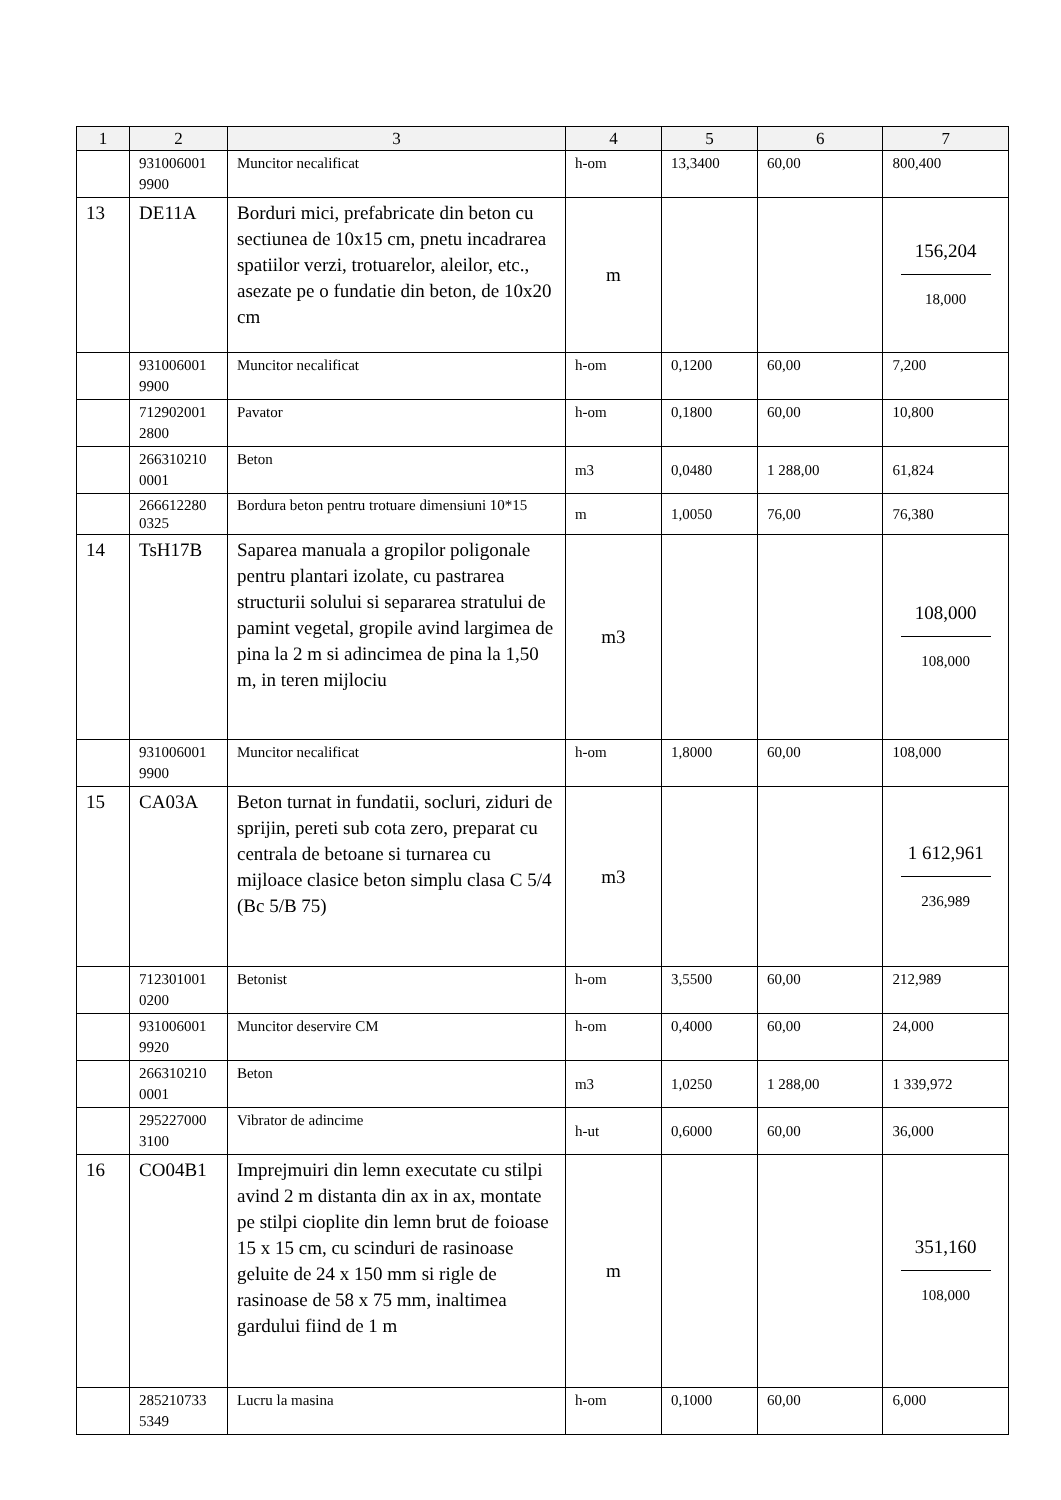| 1 | 2 | 3 | 4 | 5 | 6 | 7 |
| --- | --- | --- | --- | --- | --- | --- |
| | 931006001 9900 | Muncitor necalificat | h-om | 13,3400 | 60,00 | 800,400 |
| 13 | DE11A | Borduri mici, prefabricate din beton cu sectiunea de 10x15 cm, pnetu incadrarea spatiilor verzi, trotuarelor, aleilor, etc., asezate pe o fundatie din beton, de 10x20 cm | m | | | 156,204 18,000 |
| | 931006001 9900 | Muncitor necalificat | h-om | 0,1200 | 60,00 | 7,200 |
| | 712902001 2800 | Pavator | h-om | 0,1800 | 60,00 | 10,800 |
| | 266310210 0001 | Beton | m3 | 0,0480 | 1 288,00 | 61,824 |
| | 266612280 0325 | Bordura beton pentru trotuare dimensiuni 10*15 | m | 1,0050 | 76,00 | 76,380 |
| 14 | TsH17B | Saparea manuala a gropilor poligonale pentru plantari izolate, cu pastrarea structurii solului si separarea stratului de pamint vegetal, gropile avind largimea de pina la 2 m si adincimea de pina la 1,50 m, in teren mijlociu | m3 | | | 108,000 108,000 |
| | 931006001 9900 | Muncitor necalificat | h-om | 1,8000 | 60,00 | 108,000 |
| 15 | CA03A | Beton turnat in fundatii, socluri, ziduri de sprijin, pereti sub cota zero, preparat cu centrala de betoane si turnarea cu mijloace clasice beton simplu clasa C 5/4 (Bc 5/B 75) | m3 | | | 1 612,961 236,989 |
| | 712301001 0200 | Betonist | h-om | 3,5500 | 60,00 | 212,989 |
| | 931006001 9920 | Muncitor deservire CM | h-om | 0,4000 | 60,00 | 24,000 |
| | 266310210 0001 | Beton | m3 | 1,0250 | 1 288,00 | 1 339,972 |
| | 295227000 3100 | Vibrator de adincime | h-ut | 0,6000 | 60,00 | 36,000 |
| 16 | CO04B1 | Imprejmuiri din lemn executate cu stilpi avind 2 m distanta din ax in ax, montate pe stilpi cioplite din lemn brut de foioase 15 x 15 cm, cu scinduri de rasinoase geluite de 24 x 150 mm si rigle de rasinoase de 58 x 75 mm, inaltimea gardului fiind de 1 m | m | | | 351,160 108,000 |
| | 285210733 5349 | Lucru la masina | h-om | 0,1000 | 60,00 | 6,000 |